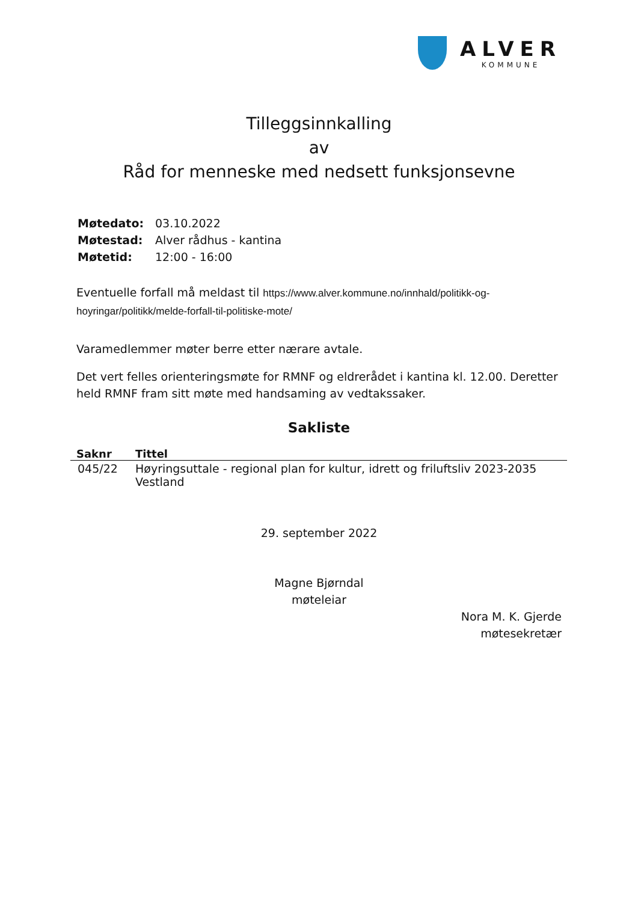ALVER
KOMMUNE
Tilleggsinnkalling
av
Råd for menneske med nedsett funksjonsevne
| Møtedato: | 03.10.2022 |
| Møtestad: | Alver rådhus - kantina |
| Møtetid: | 12:00 - 16:00 |
Eventuelle forfall må meldast til https://www.alver.kommune.no/innhald/politikk-og-hoyringar/politikk/melde-forfall-til-politiske-mote/
Varamedlemmer møter berre etter nærare avtale.
Det vert felles orienteringsmøte for RMNF og eldrerådet i kantina kl. 12.00. Deretter held RMNF fram sitt møte med handsaming av vedtakssaker.
Sakliste
| Saknr | Tittel |
| --- | --- |
| 045/22 | Høyringsuttale - regional plan for kultur, idrett og friluftsliv 2023-2035 Vestland |
29. september 2022
Magne Bjørndal
møteleiar
Nora M. K. Gjerde
møtesekretær